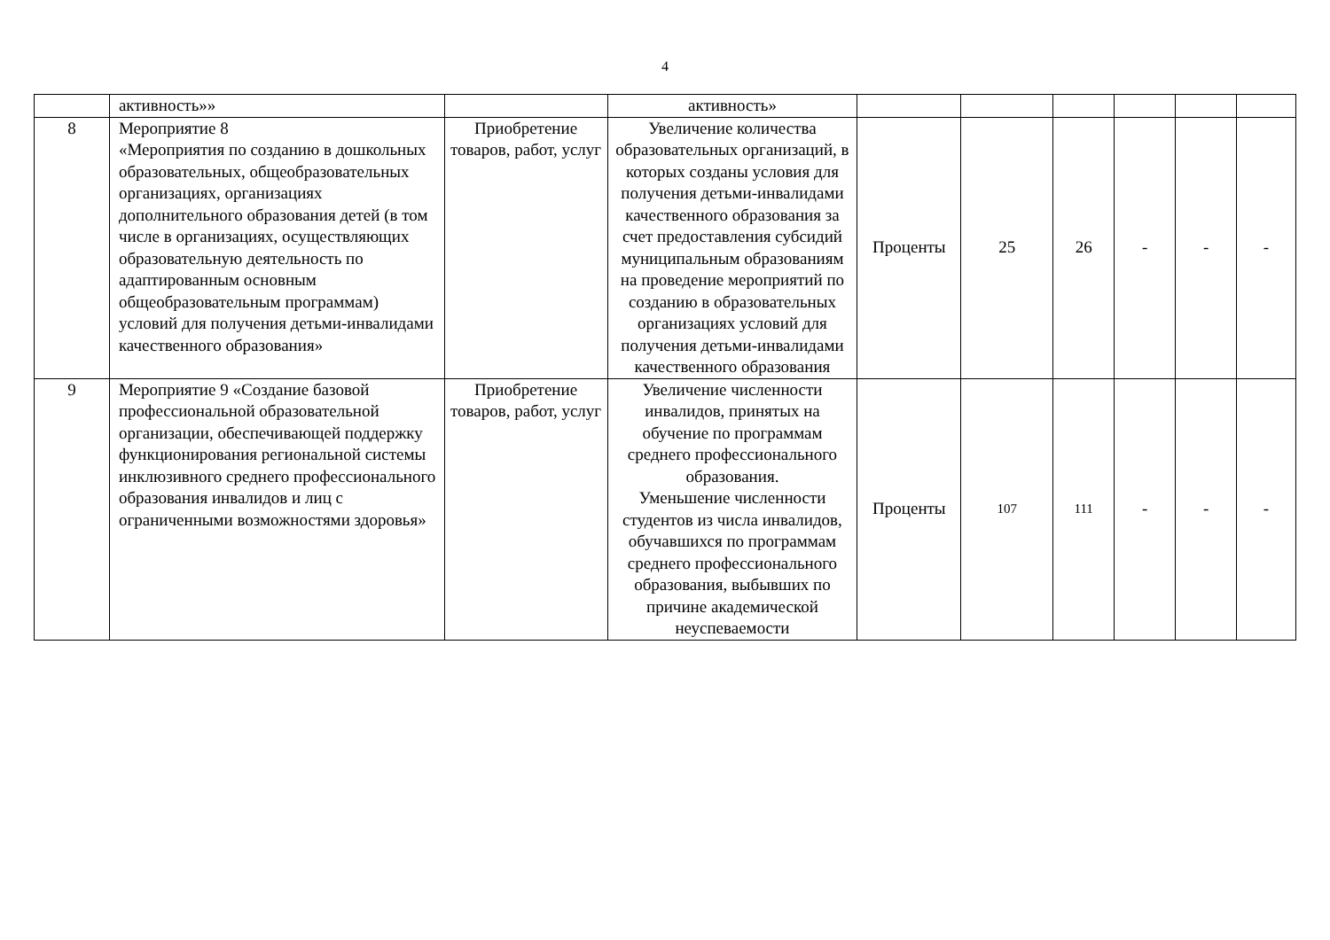4
| | активность»» | | активность» | | | | | | |
| 8 | Мероприятие 8 «Мероприятия по созданию в дошкольных образовательных, общеобразовательных организациях, организациях дополнительного образования детей (в том числе в организациях, осуществляющих образовательную деятельность по адаптированным основным общеобразовательным программам) условий для получения детьми-инвалидами качественного образования» | Приобретение товаров, работ, услуг | Увеличение количества образовательных организаций, в которых созданы условия для получения детьми-инвалидами качественного образования за счет предоставления субсидий муниципальным образованиям на проведение мероприятий по созданию в образовательных организациях условий для получения детьми-инвалидами качественного образования | Проценты | 25 | 26 | - | - | - |
| 9 | Мероприятие 9 «Создание базовой профессиональной образовательной организации, обеспечивающей поддержку функционирования региональной системы инклюзивного среднего профессионального образования инвалидов и лиц с ограниченными возможностями здоровья» | Приобретение товаров, работ, услуг | Увеличение численности инвалидов, принятых на обучение по программам среднего профессионального образования. Уменьшение численности студентов из числа инвалидов, обучавшихся по программам среднего профессионального образования, выбывших по причине академической неуспеваемости | Проценты | 107 | 111 | - | - | - |